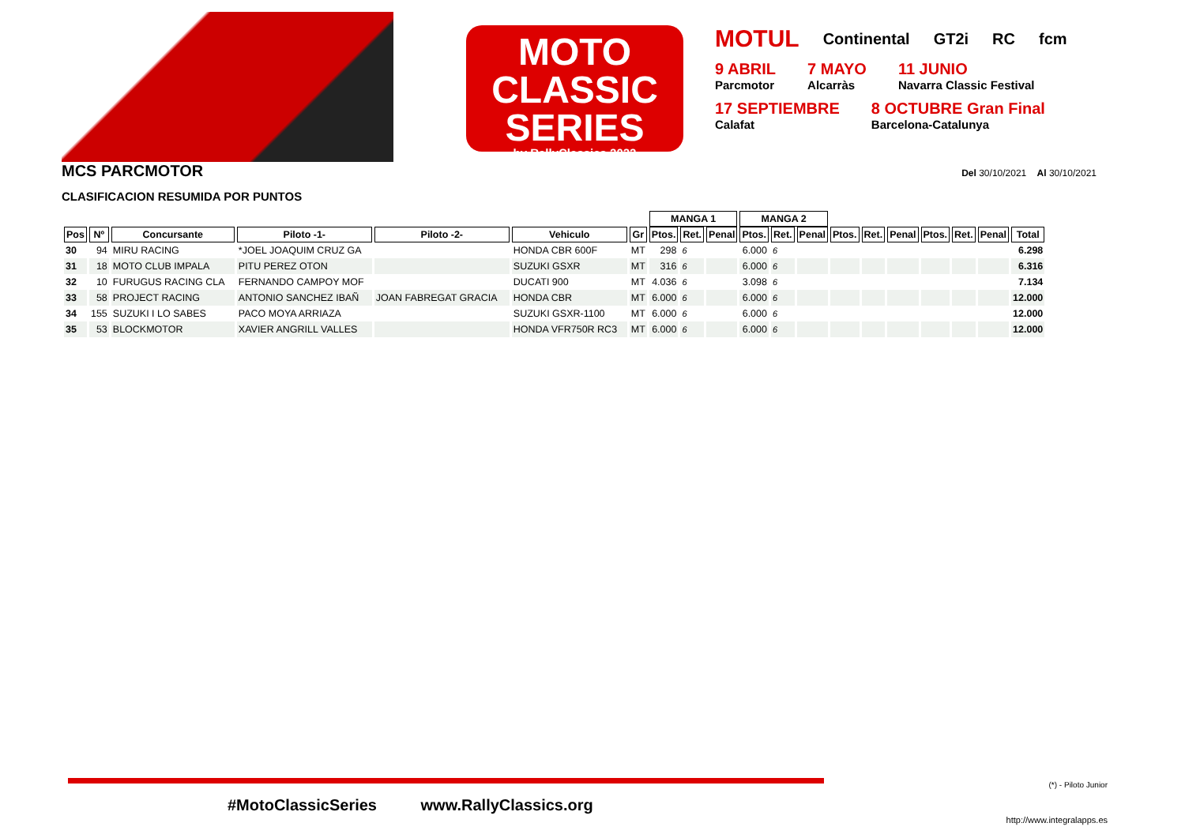MOTO
CLASSIC SERIES
by RallyClassics 2022
MOTUL Continental GT2i RC fcm
9 ABRIL
Parcmotor 7 MAYO
Alcarràs 11 JUNIO
Navarra Classic Festival
17 SEPTIEMBRE
Calafat 8 OCTUBRE Gran Final
Barcelona-Catalunya
MCS PARCMOTOR
Del 30/10/2021 Al 30/10/2021
CLASIFICACION RESUMIDA POR PUNTOS
| | | | | | | | MANGA 1 | | | MANGA 2 | | | | | | | | | |
| --- | --- | --- | --- | --- | --- | --- | --- | --- | --- | --- | --- | --- | --- | --- | --- | --- | --- | --- | --- |
| Pos | Nº | Concursante | Piloto -1- | Piloto -2- | Vehiculo | Gr | Ptos. | Ret. | Penal | Ptos. | Ret. | Penal | Ptos. | Ret. | Penal | Ptos. | Ret. | Penal | Total |
| 30 | 94 | MIRU RACING | *JOEL JOAQUIM CRUZ GA | | HONDA CBR 600F | MT | 298 | 6 | | 6.000 | 6 | | | | | | | | 6.298 |
| 31 | 18 | MOTO CLUB IMPALA | PITU PEREZ OTON | | SUZUKI GSXR | MT | 316 | 6 | | 6.000 | 6 | | | | | | | | 6.316 |
| 32 | 10 | FURUGUS RACING CLA | FERNANDO CAMPOY MOF | | DUCATI 900 | MT | 4.036 | 6 | | 3.098 | 6 | | | | | | | | 7.134 |
| 33 | 58 | PROJECT RACING | ANTONIO SANCHEZ IBAÑ | JOAN FABREGAT GRACIA | HONDA CBR | MT | 6.000 | 6 | | 6.000 | 6 | | | | | | | | 12.000 |
| 34 | 155 | SUZUKI I LO SABES | PACO MOYA ARRIAZA | | SUZUKI GSXR-1100 | MT | 6.000 | 6 | | 6.000 | 6 | | | | | | | | 12.000 |
| 35 | 53 | BLOCKMOTOR | XAVIER ANGRILL VALLES | | HONDA VFR750R RC3 | MT | 6.000 | 6 | | 6.000 | 6 | | | | | | | | 12.000 |
(*) - Piloto Junior
#MotoClassicSeries www.RallyClassics.org
http://www.integralapps.es